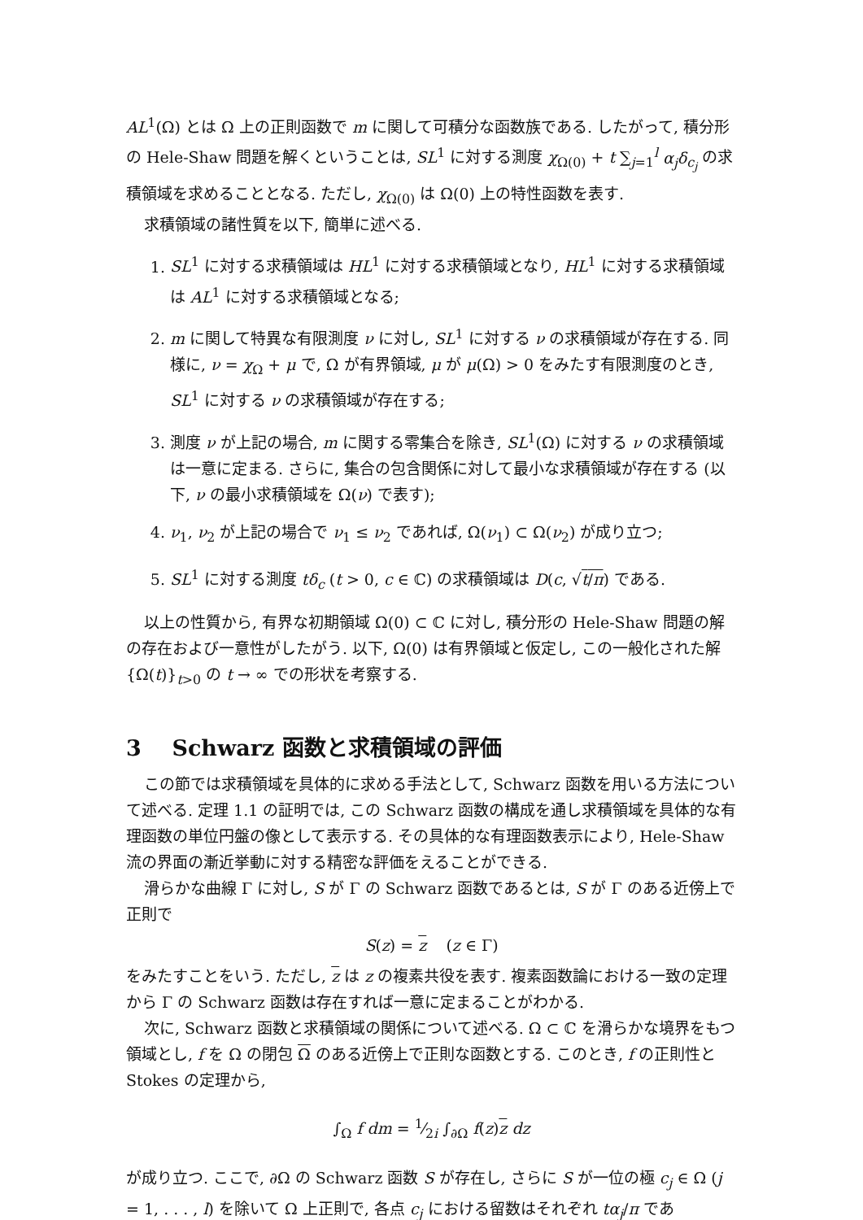AL<sup>1</sup>(Ω) とは Ω 上の正則函数で m に関して可積分な函数族である. したがって, 積分形の Hele-Shaw 問題を解くということは, SL<sup>1</sup> に対する測度 χ<sub>Ω(0)</sub> + t ∑<sub>j=1</sub><sup>l</sup> α<sub>j</sub>δ<sub>c<sub>j</sub></sub> の求積領域を求めることとなる. ただし, χ<sub>Ω(0)</sub> は Ω(0) 上の特性函数を表す.
求積領域の諸性質を以下, 簡単に述べる.
1. SL<sup>1</sup> に対する求積領域は HL<sup>1</sup> に対する求積領域となり, HL<sup>1</sup> に対する求積領域は AL<sup>1</sup> に対する求積領域となる;
2. m に関して特異な有限測度 ν に対し, SL<sup>1</sup> に対する ν の求積領域が存在する. 同様に, ν = χ<sub>Ω</sub> + μ で, Ω が有界領域, μ が μ(Ω) > 0 をみたす有限測度のとき, SL<sup>1</sup> に対する ν の求積領域が存在する;
3. 測度 ν が上記の場合, m に関する零集合を除き, SL<sup>1</sup>(Ω) に対する ν の求積領域は一意に定まる. さらに, 集合の包含関係に対して最小な求積領域が存在する (以下, ν の最小求積領域を Ω(ν) で表す);
4. ν<sub>1</sub>, ν<sub>2</sub> が上記の場合で ν<sub>1</sub> ≤ ν<sub>2</sub> であれば, Ω(ν<sub>1</sub>) ⊂ Ω(ν<sub>2</sub>) が成り立つ;
5. SL<sup>1</sup> に対する測度 tδ<sub>c</sub> (t > 0, c ∈ ℂ) の求積領域は D(c, √t/π) である.
以上の性質から, 有界な初期領域 Ω(0) ⊂ ℂ に対し, 積分形の Hele-Shaw 問題の解の存在および一意性がしたがう. 以下, Ω(0) は有界領域と仮定し, この一般化された解 {Ω(t)}<sub>t>0</sub> の t → ∞ での形状を考察する.
3 Schwarz 函数と求積領域の評価
この節では求積領域を具体的に求める手法として, Schwarz 函数を用いる方法について述べる. 定理 1.1 の証明では, この Schwarz 函数の構成を通し求積領域を具体的な有理函数の単位円盤の像として表示する. その具体的な有理函数表示により, Hele-Shaw 流の界面の漸近挙動に対する精密な評価をえることができる.
滑らかな曲線 Γ に対し, S が Γ の Schwarz 函数であるとは, S が Γ のある近傍上で正則で
S(z) = z (z ∈ Γ)
をみたすことをいう. ただし, z は z の複素共役を表す. 複素函数論における一致の定理から Γ の Schwarz 函数は存在すれば一意に定まることがわかる.
次に, Schwarz 函数と求積領域の関係について述べる. Ω ⊂ ℂ を滑らかな境界をもつ領域とし, f を Ω の閉包 Ω のある近傍上で正則な函数とする. このとき, f の正則性と Stokes の定理から,
∫<sub>Ω</sub> f dm = 1⁄2i ∫<sub>∂Ω</sub> f(z)z dz
が成り立つ. ここで, ∂Ω の Schwarz 函数 S が存在し, さらに S が一位の極 c<sub>j</sub> ∈ Ω (j = 1, . . . , l) を除いて Ω 上正則で, 各点 c<sub>j</sub> における留数はそれぞれ tα<sub>j</sub>/π であ